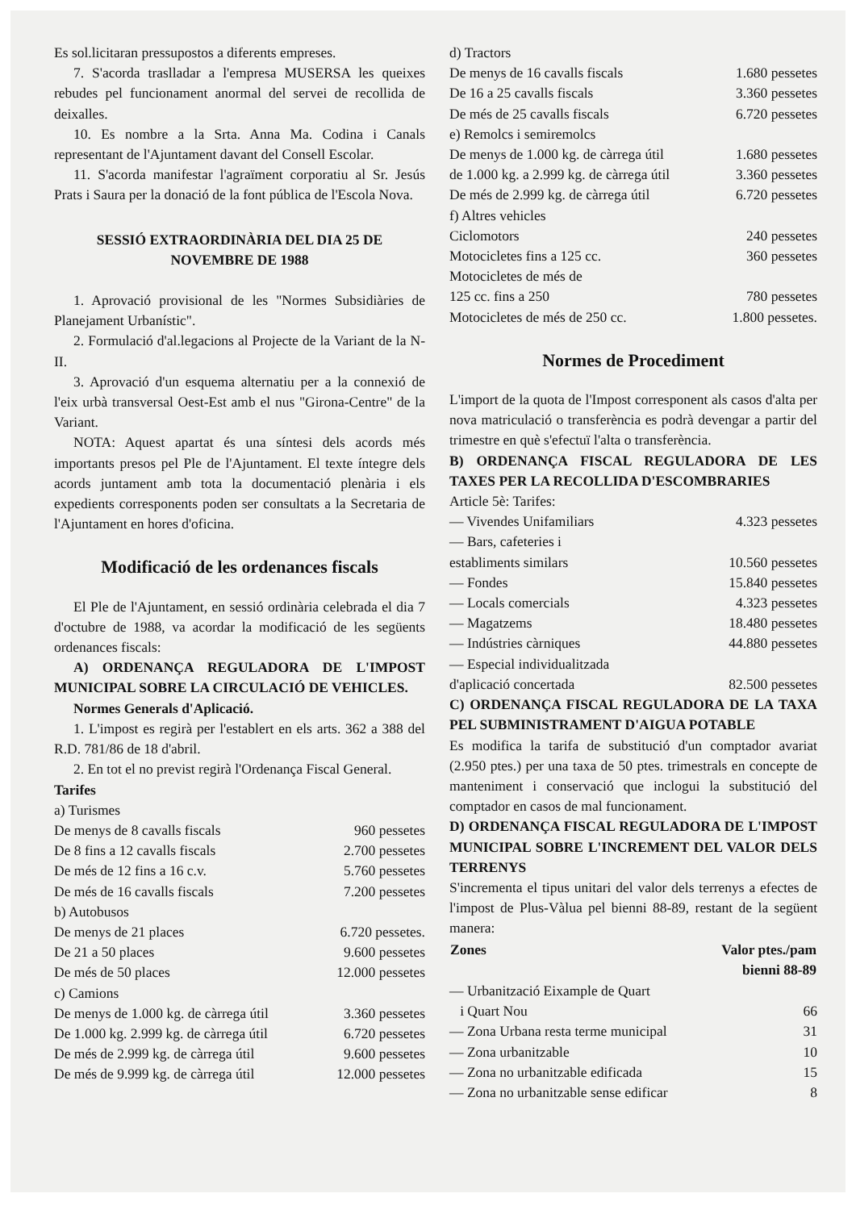Es sol.licitaran pressupostos a diferents empreses.
7. S'acorda traslladar a l'empresa MUSERSA les queixes rebudes pel funcionament anormal del servei de recollida de deixalles.
10. Es nombre a la Srta. Anna Ma. Codina i Canals representant de l'Ajuntament davant del Consell Escolar.
11. S'acorda manifestar l'agraïment corporatiu al Sr. Jesús Prats i Saura per la donació de la font pública de l'Escola Nova.
SESSIÓ EXTRAORDINÀRIA DEL DIA 25 DE NOVEMBRE DE 1988
1. Aprovació provisional de les "Normes Subsidiàries de Planejament Urbanístic".
2. Formulació d'al.legacions al Projecte de la Variant de la N-II.
3. Aprovació d'un esquema alternatiu per a la connexió de l'eix urbà transversal Oest-Est amb el nus "Girona-Centre" de la Variant.
NOTA: Aquest apartat és una síntesi dels acords més importants presos pel Ple de l'Ajuntament. El texte íntegre dels acords juntament amb tota la documentació plenària i els expedients corresponents poden ser consultats a la Secretaria de l'Ajuntament en hores d'oficina.
Modificació de les ordenances fiscals
El Ple de l'Ajuntament, en sessió ordinària celebrada el dia 7 d'octubre de 1988, va acordar la modificació de les següents ordenances fiscals:
A) ORDENANÇA REGULADORA DE L'IMPOST MUNICIPAL SOBRE LA CIRCULACIÓ DE VEHICLES.
Normes Generals d'Aplicació.
1. L'impost es regirà per l'establert en els arts. 362 a 388 del R.D. 781/86 de 18 d'abril.
2. En tot el no previst regirà l'Ordenança Fiscal General.
Tarifes
| a) Turismes | |
| De menys de 8 cavalls fiscals | 960 pessetes |
| De 8 fins a 12 cavalls fiscals | 2.700 pessetes |
| De més de 12 fins a 16 c.v. | 5.760 pessetes |
| De més de 16 cavalls fiscals | 7.200 pessetes |
| b) Autobusos | |
| De menys de 21 places | 6.720 pessetes. |
| De 21 a 50 places | 9.600 pessetes |
| De més de 50 places | 12.000 pessetes |
| c) Camions | |
| De menys de 1.000 kg. de càrrega útil | 3.360 pessetes |
| De 1.000 kg. 2.999 kg. de càrrega útil | 6.720 pessetes |
| De més de 2.999 kg. de càrrega útil | 9.600 pessetes |
| De més de 9.999 kg. de càrrega útil | 12.000 pessetes |
| d) Tractors | |
| De menys de 16 cavalls fiscals | 1.680 pessetes |
| De 16 a 25 cavalls fiscals | 3.360 pessetes |
| De més de 25 cavalls fiscals | 6.720 pessetes |
| e) Remolcs i semiremolcs | |
| De menys de 1.000 kg. de càrrega útil | 1.680 pessetes |
| de 1.000 kg. a 2.999 kg. de càrrega útil | 3.360 pessetes |
| De més de 2.999 kg. de càrrega útil | 6.720 pessetes |
| f) Altres vehicles | |
| Ciclomotors | 240 pessetes |
| Motocicletes fins a 125 cc. | 360 pessetes |
| Motocicletes de més de 125 cc. fins a 250 | 780 pessetes |
| Motocicletes de més de 250 cc. | 1.800 pessetes. |
Normes de Procediment
L'import de la quota de l'Impost corresponent als casos d'alta per nova matriculació o transferència es podrà devengar a partir del trimestre en què s'efectuï l'alta o transferència.
B) ORDENANÇA FISCAL REGULADORA DE LES TAXES PER LA RECOLLIDA D'ESCOMBRARIES
Article 5è: Tarifes:
| — Vivendes Unifamiliars | 4.323 pessetes |
| — Bars, cafeteries i establiments similars | 10.560 pessetes |
| — Fondes | 15.840 pessetes |
| — Locals comercials | 4.323 pessetes |
| — Magatzems | 18.480 pessetes |
| — Indústries càrniques | 44.880 pessetes |
| — Especial individualitzada d'aplicació concertada | 82.500 pessetes |
C) ORDENANÇA FISCAL REGULADORA DE LA TAXA PEL SUBMINISTRAMENT D'AIGUA POTABLE
Es modifica la tarifa de substitució d'un comptador avariat (2.950 ptes.) per una taxa de 50 ptes. trimestrals en concepte de manteniment i conservació que inclogui la substitució del comptador en casos de mal funcionament.
D) ORDENANÇA FISCAL REGULADORA DE L'IMPOST MUNICIPAL SOBRE L'INCREMENT DEL VALOR DELS TERRENYS
S'incrementa el tipus unitari del valor dels terrenys a efectes de l'impost de Plus-Vàlua pel bienni 88-89, restant de la següent manera:
| Zones | Valor ptes./pam bienni 88-89 |
| --- | --- |
| — Urbanització Eixample de Quart i Quart Nou | 66 |
| — Zona Urbana resta terme municipal | 31 |
| — Zona urbanitzable | 10 |
| — Zona no urbanitzable edificada | 15 |
| — Zona no urbanitzable sense edificar | 8 |